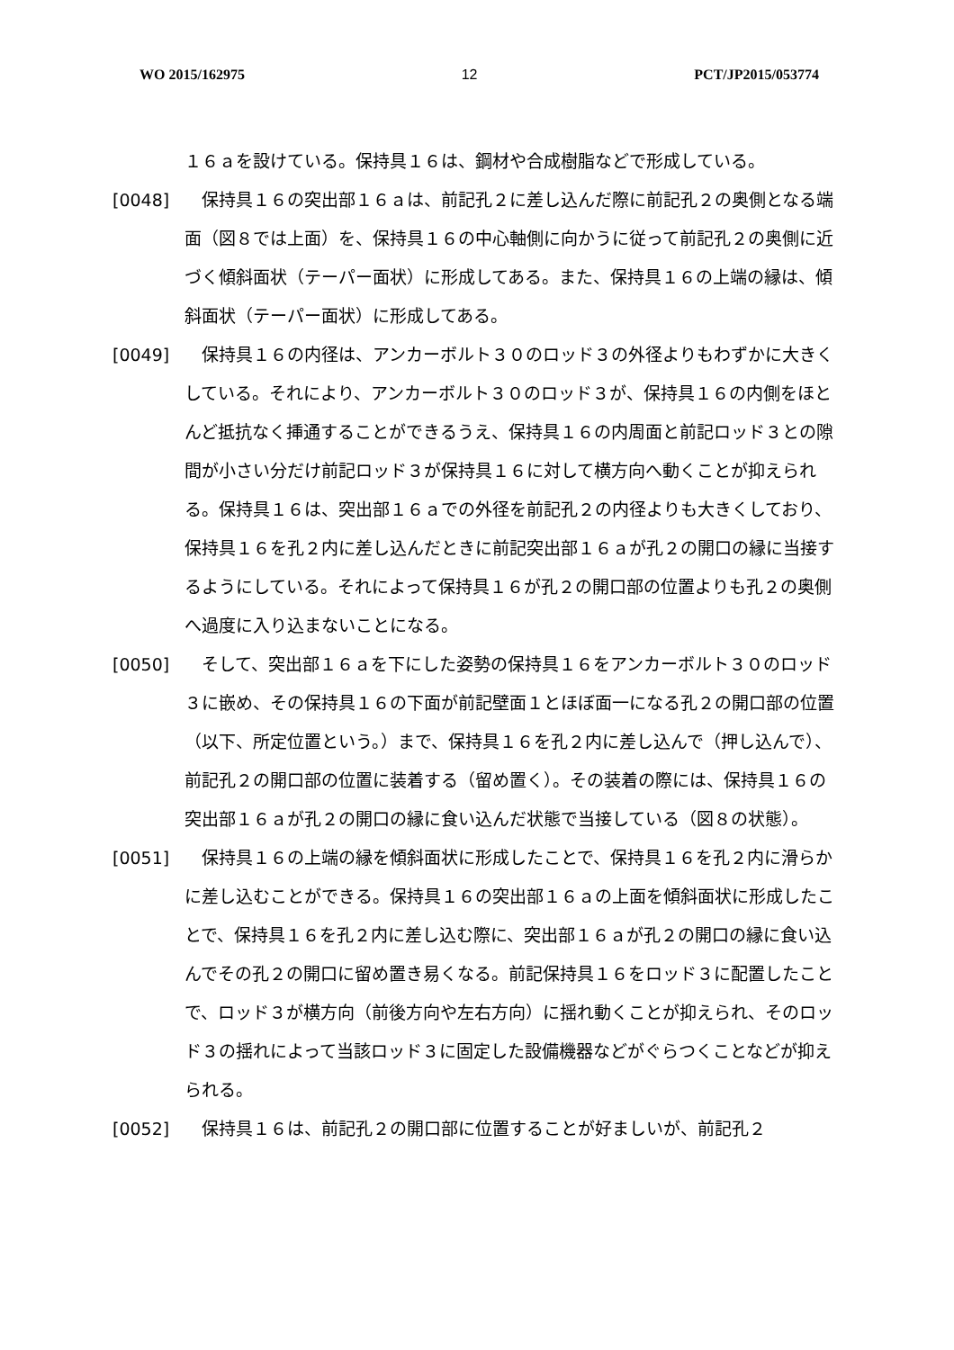WO 2015/162975 12 PCT/JP2015/053774
１６ａを設けている。保持具１６は、鋼材や合成樹脂などで形成している。
[0048]　保持具１６の突出部１６ａは、前記孔２に差し込んだ際に前記孔２の奥側となる端面（図８では上面）を、保持具１６の中心軸側に向かうに従って前記孔２の奥側に近づく傾斜面状（テーパー面状）に形成してある。また、保持具１６の上端の縁は、傾斜面状（テーパー面状）に形成してある。
[0049]　保持具１６の内径は、アンカーボルト３０のロッド３の外径よりもわずかに大きくしている。それにより、アンカーボルト３０のロッド３が、保持具１６の内側をほとんど抵抗なく挿通することができるうえ、保持具１６の内周面と前記ロッド３との隙間が小さい分だけ前記ロッド３が保持具１６に対して横方向へ動くことが抑えられる。保持具１６は、突出部１６ａでの外径を前記孔２の内径よりも大きくしており、保持具１６を孔２内に差し込んだときに前記突出部１６ａが孔２の開口の縁に当接するようにしている。それによって保持具１６が孔２の開口部の位置よりも孔２の奥側へ過度に入り込まないことになる。
[0050]　そして、突出部１６ａを下にした姿勢の保持具１６をアンカーボルト３０のロッド３に嵌め、その保持具１６の下面が前記壁面１とほぼ面一になる孔２の開口部の位置（以下、所定位置という。）まで、保持具１６を孔２内に差し込んで（押し込んで）、前記孔２の開口部の位置に装着する（留め置く）。その装着の際には、保持具１６の突出部１６ａが孔２の開口の縁に食い込んだ状態で当接している（図８の状態）。
[0051]　保持具１６の上端の縁を傾斜面状に形成したことで、保持具１６を孔２内に滑らかに差し込むことができる。保持具１６の突出部１６ａの上面を傾斜面状に形成したことで、保持具１６を孔２内に差し込む際に、突出部１６ａが孔２の開口の縁に食い込んでその孔２の開口に留め置き易くなる。前記保持具１６をロッド３に配置したことで、ロッド３が横方向（前後方向や左右方向）に揺れ動くことが抑えられ、そのロッド３の揺れによって当該ロッド３に固定した設備機器などがぐらつくことなどが抑えられる。
[0052]　保持具１６は、前記孔２の開口部に位置することが好ましいが、前記孔２